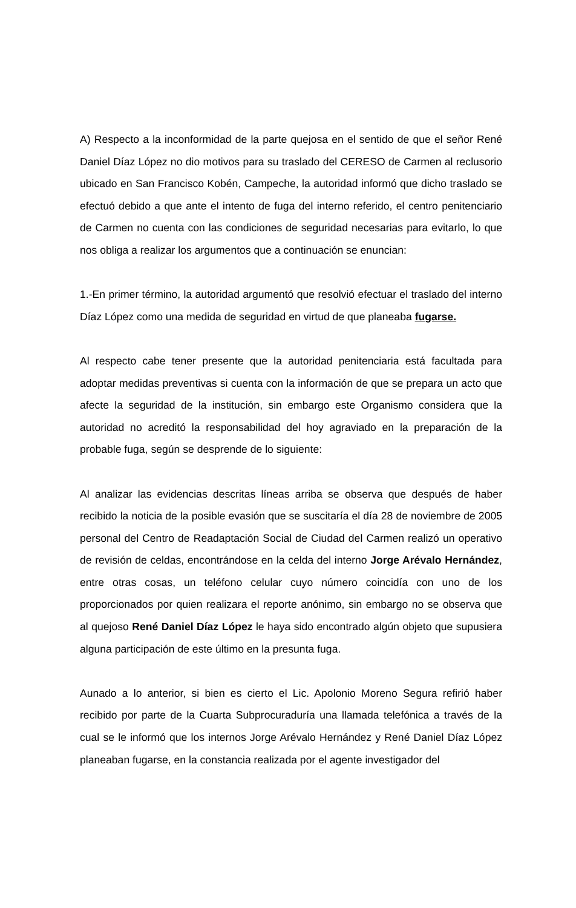A) Respecto a la inconformidad de la parte quejosa en el sentido de que el señor René Daniel Díaz López no dio motivos para su traslado del CERESO de Carmen al reclusorio ubicado en San Francisco Kobén, Campeche, la autoridad informó que dicho traslado se efectuó debido a que ante el intento de fuga del interno referido, el centro penitenciario de Carmen no cuenta con las condiciones de seguridad necesarias para evitarlo, lo que nos obliga a realizar los argumentos que a continuación se enuncian:
1.-En primer término, la autoridad argumentó que resolvió efectuar el traslado del interno Díaz López como una medida de seguridad en virtud de que planeaba fugarse.
Al respecto cabe tener presente que la autoridad penitenciaria está facultada para adoptar medidas preventivas si cuenta con la información de que se prepara un acto que afecte la seguridad de la institución, sin embargo este Organismo considera que la autoridad no acreditó la responsabilidad del hoy agraviado en la preparación de la probable fuga, según se desprende de lo siguiente:
Al analizar las evidencias descritas líneas arriba se observa que después de haber recibido la noticia de la posible evasión que se suscitaría el día 28 de noviembre de 2005 personal del Centro de Readaptación Social de Ciudad del Carmen realizó un operativo de revisión de celdas, encontrándose en la celda del interno Jorge Arévalo Hernández, entre otras cosas, un teléfono celular cuyo número coincidía con uno de los proporcionados por quien realizara el reporte anónimo, sin embargo no se observa que al quejoso René Daniel Díaz López le haya sido encontrado algún objeto que supusiera alguna participación de este último en la presunta fuga.
Aunado a lo anterior, si bien es cierto el Lic. Apolonio Moreno Segura refirió haber recibido por parte de la Cuarta Subprocuraduría una llamada telefónica a través de la cual se le informó que los internos Jorge Arévalo Hernández y René Daniel Díaz López planeaban fugarse, en la constancia realizada por el agente investigador del